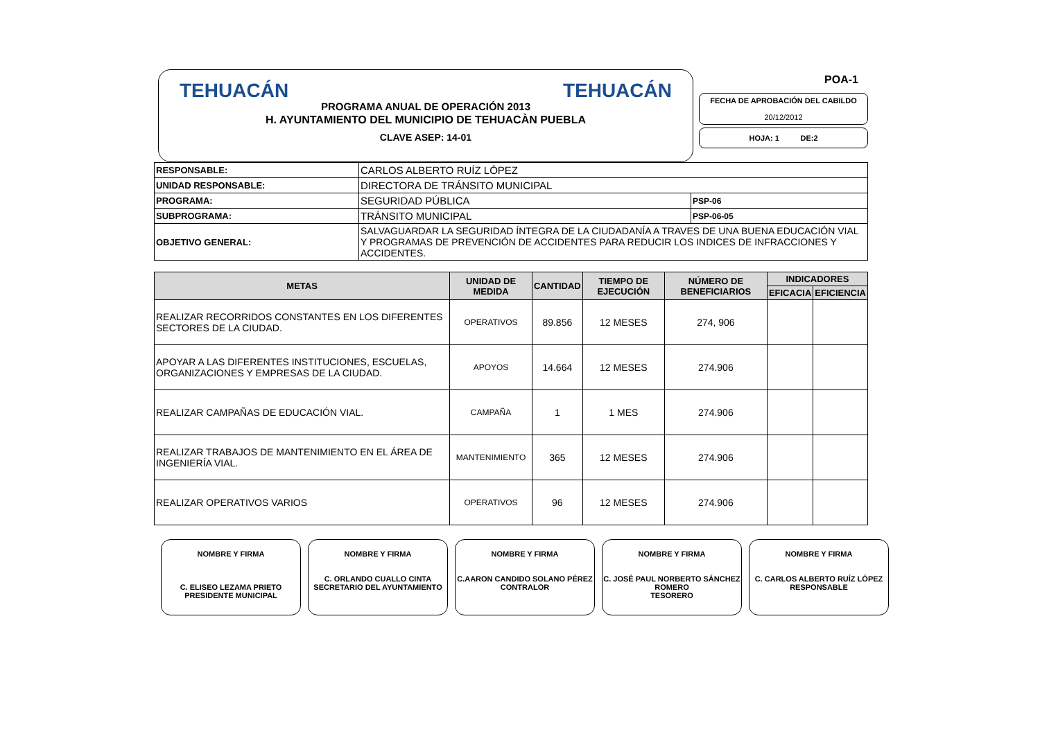TEHUACÁN PROGRAMA ANUAL DE OPERACIÓN 2013 TEHUACÁN
H. AYUNTAMIENTO DEL MUNICIPIO DE TEHUACÀN PUEBLA
CLAVE ASEP: 14-01
POA-1
FECHA DE APROBACIÓN DEL CABILDO
20/12/2012
HOJA: 1 DE:2
| RESPONSABLE: | CARLOS ALBERTO RUÍZ LÓPEZ | |
| UNIDAD RESPONSABLE: | DIRECTORA DE TRÁNSITO MUNICIPAL | |
| PROGRAMA: | SEGURIDAD PÚBLICA | PSP-06 |
| SUBPROGRAMA: | TRÁNSITO MUNICIPAL | PSP-06-05 |
| OBJETIVO GENERAL: | SALVAGUARDAR LA SEGURIDAD ÍNTEGRA DE LA CIUDADANÍA A TRAVES DE UNA BUENA EDUCACIÓN VIAL Y PROGRAMAS DE PREVENCIÓN DE ACCIDENTES PARA REDUCIR LOS INDICES DE INFRACCIONES Y ACCIDENTES. | |
| METAS | UNIDAD DE MEDIDA | CANTIDAD | TIEMPO DE EJECUCIÓN | NÚMERO DE BENEFICIARIOS | INDICADORES | |
| --- | --- | --- | --- | --- | --- | --- |
| | | | | | EFICACIA | EFICIENCIA |
| REALIZAR RECORRIDOS CONSTANTES EN LOS DIFERENTES SECTORES DE LA CIUDAD. | OPERATIVOS | 89.856 | 12 MESES | 274, 906 | | |
| APOYAR A LAS DIFERENTES INSTITUCIONES, ESCUELAS, ORGANIZACIONES Y EMPRESAS DE LA CIUDAD. | APOYOS | 14.664 | 12 MESES | 274.906 | | |
| REALIZAR CAMPAÑAS DE EDUCACIÓN VIAL. | CAMPAÑA | 1 | 1 MES | 274.906 | | |
| REALIZAR TRABAJOS DE MANTENIMIENTO EN EL ÁREA DE INGENIERÍA VIAL. | MANTENIMIENTO | 365 | 12 MESES | 274.906 | | |
| REALIZAR OPERATIVOS VARIOS | OPERATIVOS | 96 | 12 MESES | 274.906 | | |
NOMBRE Y FIRMA
C. ELISEO LEZAMA PRIETO
PRESIDENTE MUNICIPAL
NOMBRE Y FIRMA
C. ORLANDO CUALLO CINTA
SECRETARIO DEL AYUNTAMIENTO
NOMBRE Y FIRMA
C.AARON CANDIDO SOLANO PÉREZ
CONTRALOR
NOMBRE Y FIRMA
C. JOSÉ PAUL NORBERTO SÁNCHEZ ROMERO
TESORERO
NOMBRE Y FIRMA
C. CARLOS ALBERTO RUÍZ LÓPEZ
RESPONSABLE